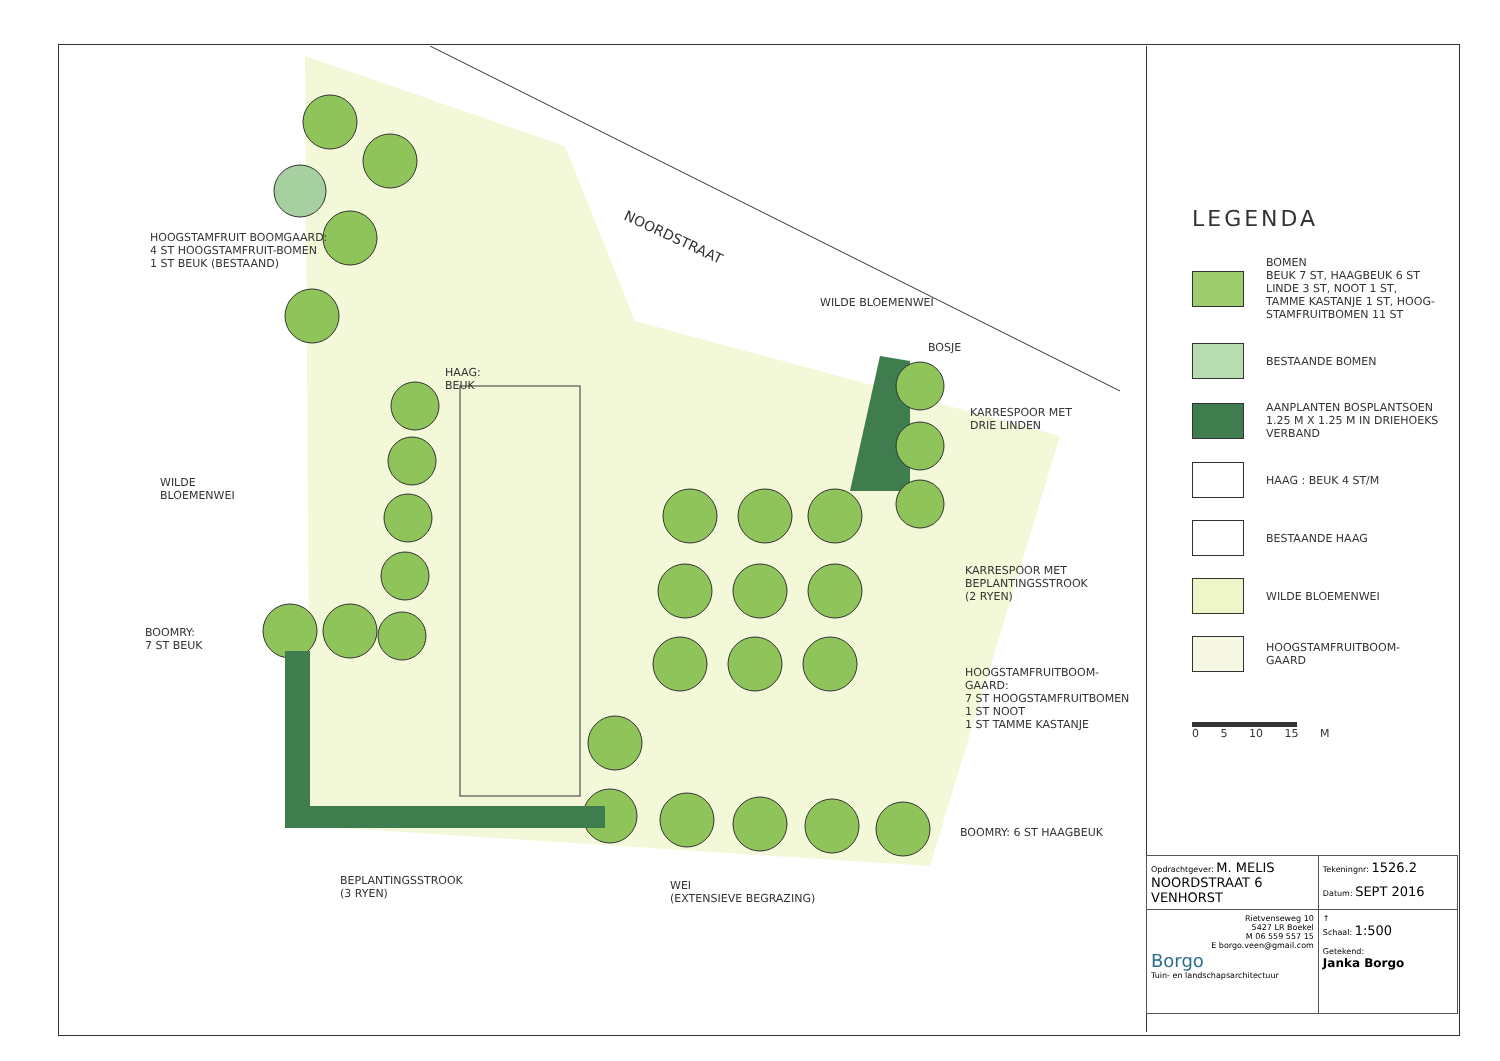NOORDSTRAAT
HOOGSTAMFRUIT BOOMGAARD:
4 ST HOOGSTAMFRUIT-BOMEN
1 ST BEUK (BESTAAND)
HAAG:
BEUK
WILDE BLOEMENWEI
BOSJE
WILDE
BLOEMENWEI
KARRESPOOR MET
DRIE LINDEN
KARRESPOOR MET
BEPLANTINGSSTROOK
(2 RYEN)
BOOMRY:
7 ST BEUK
HOOGSTAMFRUITBOOM-
GAARD:
7 ST HOOGSTAMFRUITBOMEN
1 ST NOOT
1 ST TAMME KASTANJE
BOOMRY: 6 ST HAAGBEUK
BEPLANTINGSSTROOK
(3 RYEN)
WEI
(EXTENSIEVE BEGRAZING)
LEGENDA
BOMEN
BEUK 7 ST, HAAGBEUK 6 ST
LINDE 3 ST, NOOT 1 ST,
TAMME KASTANJE 1 ST, HOOG-
STAMFRUITBOMEN 11 ST
BESTAANDE BOMEN
AANPLANTEN BOSPLANTSOEN
1.25 M X 1.25 M IN DRIEHOEKS
VERBAND
HAAG : BEUK 4 ST/M
BESTAANDE HAAG
WILDE BLOEMENWEI
HOOGSTAMFRUITBOOM-
GAARD
0 5 10 15 M
| Opdrachtgever: M. MELIS NOORDSTRAAT 6 VENHORST | Tekeningnr: 1526.2 Datum: SEPT 2016 |
| Rietvenseweg 10 5427 LR Boekel M 06 559 557 15 E borgo.veen@gmail.com Borgo Tuin- en landschapsarchitectuur | ↑ Schaal: 1:500 Getekend: Janka Borgo |